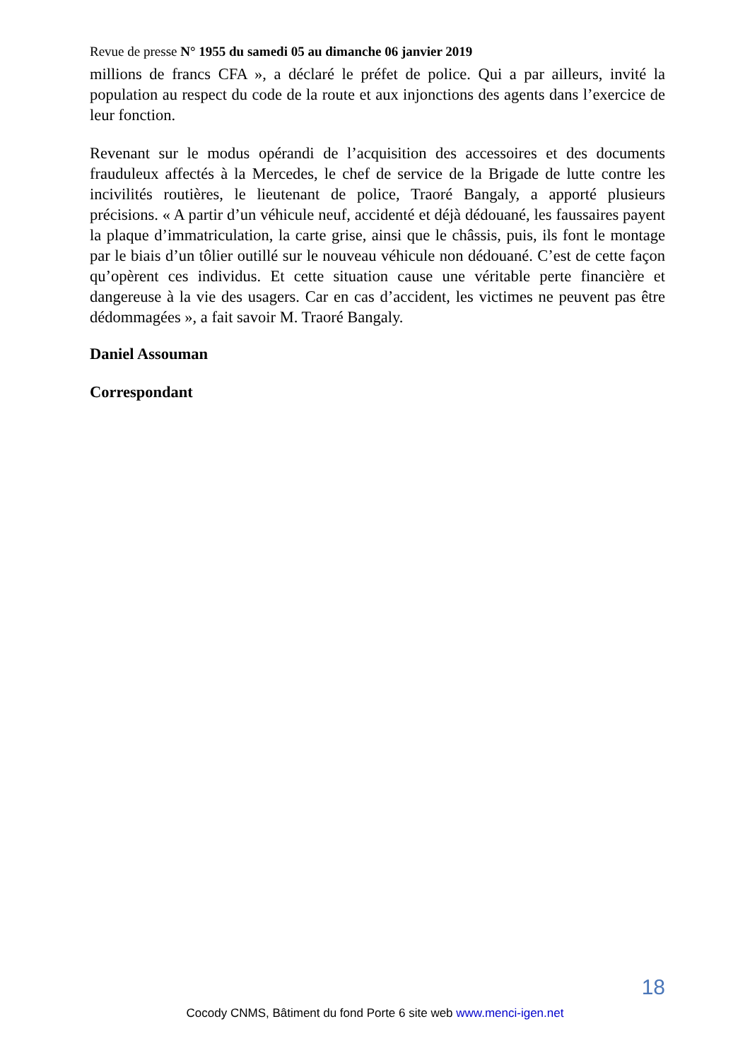Revue de presse N° 1955 du samedi 05 au dimanche 06 janvier 2019
millions de francs CFA », a déclaré le préfet de police. Qui a par ailleurs, invité la population au respect du code de la route et aux injonctions des agents dans l’exercice de leur fonction.
Revenant sur le modus opérandi de l’acquisition des accessoires et des documents frauduleux affectés à la Mercedes, le chef de service de la Brigade de lutte contre les incivilités routières, le lieutenant de police, Traoré Bangaly, a apporté plusieurs précisions. « A partir d’un véhicule neuf, accidenté et déjà dédouané, les faussaires payent la plaque d’immatriculation, la carte grise, ainsi que le châssis, puis, ils font le montage par le biais d’un tôlier outillé sur le nouveau véhicule non dédouané. C’est de cette façon qu’opèrent ces individus. Et cette situation cause une véritable perte financière et dangereuse à la vie des usagers. Car en cas d’accident, les victimes ne peuvent pas être dédommagées », a fait savoir M. Traoré Bangaly.
Daniel Assouman
Correspondant
18
Cocody CNMS, Bâtiment du fond Porte 6 site web www.menci-igen.net